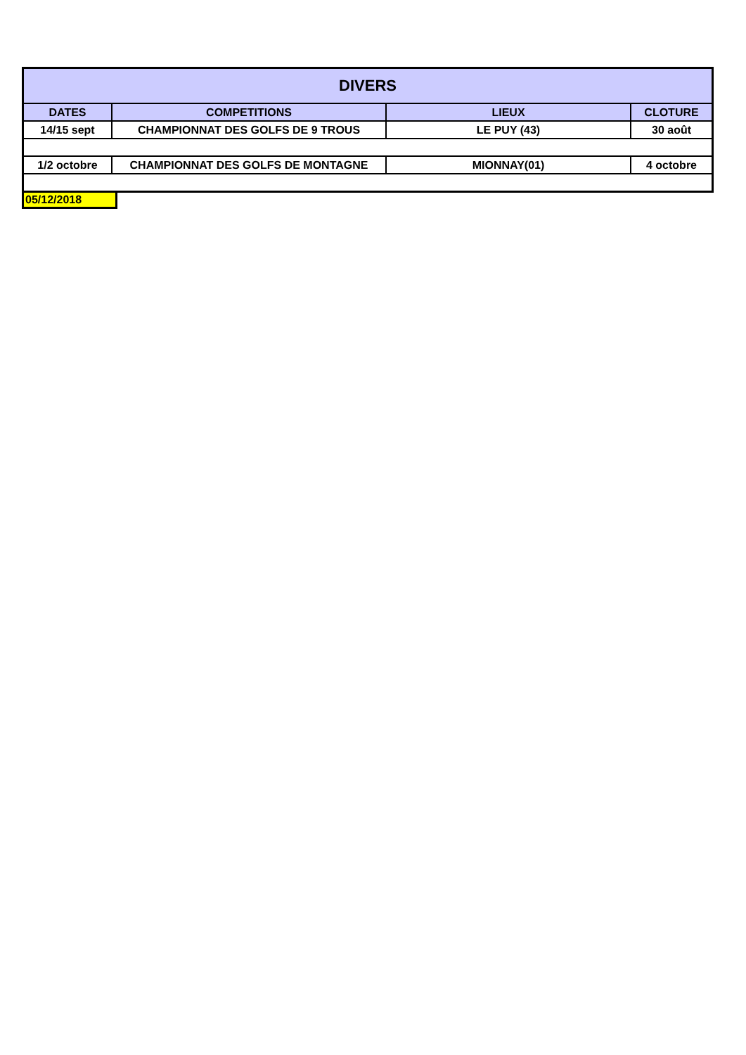| DIVERS | | | |
| --- | --- | --- | --- |
| DATES | COMPETITIONS | LIEUX | CLOTURE |
| 14/15 sept | CHAMPIONNAT DES GOLFS DE 9 TROUS | LE PUY (43) | 30 août |
| 1/2 octobre | CHAMPIONNAT DES GOLFS DE MONTAGNE | MIONNAY(01) | 4 octobre |
05/12/2018